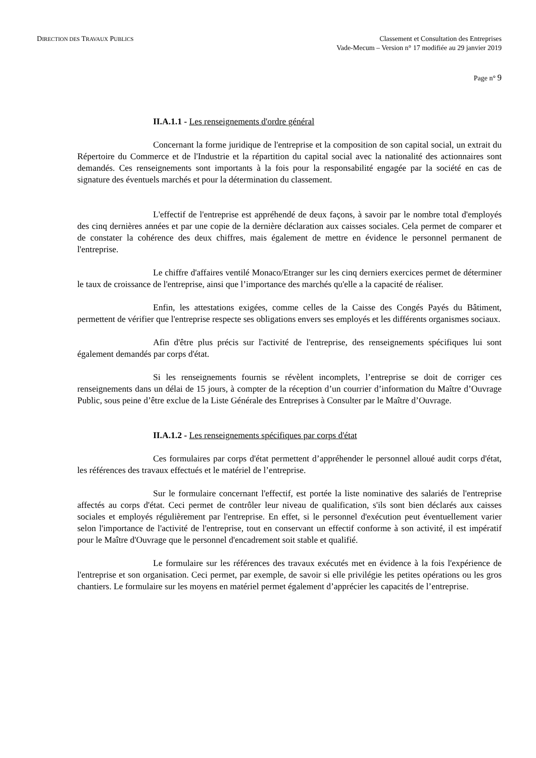DIRECTION DES TRAVAUX PUBLICS
Classement et Consultation des Entreprises
Vade-Mecum – Version n° 17 modifiée au 29 janvier 2019
Page n° 9
II.A.1.1 - Les renseignements d'ordre général
Concernant la forme juridique de l'entreprise et la composition de son capital social, un extrait du Répertoire du Commerce et de l'Industrie et la répartition du capital social avec la nationalité des actionnaires sont demandés. Ces renseignements sont importants à la fois pour la responsabilité engagée par la société en cas de signature des éventuels marchés et pour la détermination du classement.
L'effectif de l'entreprise est appréhendé de deux façons, à savoir par le nombre total d'employés des cinq dernières années et par une copie de la dernière déclaration aux caisses sociales. Cela permet de comparer et de constater la cohérence des deux chiffres, mais également de mettre en évidence le personnel permanent de l'entreprise.
Le chiffre d'affaires ventilé Monaco/Etranger sur les cinq derniers exercices permet de déterminer le taux de croissance de l'entreprise, ainsi que l’importance des marchés qu'elle a la capacité de réaliser.
Enfin, les attestations exigées, comme celles de la Caisse des Congés Payés du Bâtiment, permettent de vérifier que l'entreprise respecte ses obligations envers ses employés et les différents organismes sociaux.
Afin d'être plus précis sur l'activité de l'entreprise, des renseignements spécifiques lui sont également demandés par corps d'état.
Si les renseignements fournis se révèlent incomplets, l’entreprise se doit de corriger ces renseignements dans un délai de 15 jours, à compter de la réception d’un courrier d’information du Maître d’Ouvrage Public, sous peine d’être exclue de la Liste Générale des Entreprises à Consulter par le Maître d’Ouvrage.
II.A.1.2 - Les renseignements spécifiques par corps d'état
Ces formulaires par corps d'état permettent d’appréhender le personnel alloué audit corps d'état, les références des travaux effectués et le matériel de l’entreprise.
Sur le formulaire concernant l'effectif, est portée la liste nominative des salariés de l'entreprise affectés au corps d'état. Ceci permet de contrôler leur niveau de qualification, s'ils sont bien déclarés aux caisses sociales et employés régulièrement par l'entreprise. En effet, si le personnel d'exécution peut éventuellement varier selon l'importance de l'activité de l'entreprise, tout en conservant un effectif conforme à son activité, il est impératif pour le Maître d'Ouvrage que le personnel d'encadrement soit stable et qualifié.
Le formulaire sur les références des travaux exécutés met en évidence à la fois l'expérience de l'entreprise et son organisation. Ceci permet, par exemple, de savoir si elle privilégie les petites opérations ou les gros chantiers. Le formulaire sur les moyens en matériel permet également d’apprécier les capacités de l’entreprise.